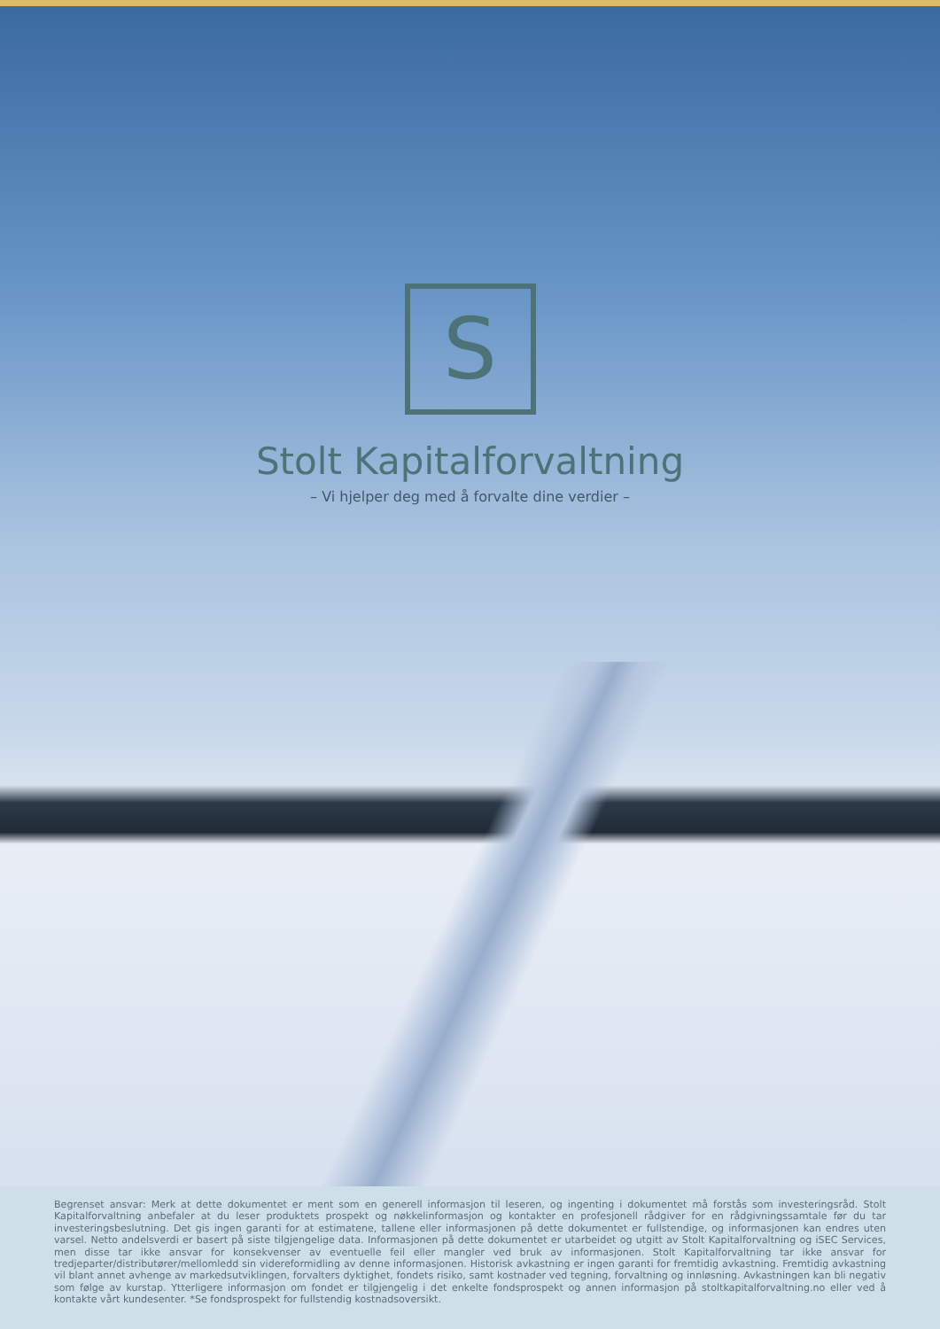S
Stolt Kapitalforvaltning
– Vi hjelper deg med å forvalte dine verdier –
Begrenset ansvar: Merk at dette dokumentet er ment som en generell informasjon til leseren, og ingenting i dokumentet må forstås som investeringsråd. Stolt Kapitalforvaltning anbefaler at du leser produktets prospekt og nøkkelinformasjon og kontakter en profesjonell rådgiver for en rådgivningssamtale før du tar investeringsbeslutning. Det gis ingen garanti for at estimatene, tallene eller informasjonen på dette dokumentet er fullstendige, og informasjonen kan endres uten varsel. Netto andelsverdi er basert på siste tilgjengelige data. Informasjonen på dette dokumentet er utarbeidet og utgitt av Stolt Kapitalforvaltning og iSEC Services, men disse tar ikke ansvar for konsekvenser av eventuelle feil eller mangler ved bruk av informasjonen. Stolt Kapitalforvaltning tar ikke ansvar for tredjeparter/distributører/mellomledd sin videreformidling av denne informasjonen. Historisk avkastning er ingen garanti for fremtidig avkastning. Fremtidig avkastning vil blant annet avhenge av markedsutviklingen, forvalters dyktighet, fondets risiko, samt kostnader ved tegning, forvaltning og innløsning. Avkastningen kan bli negativ som følge av kurstap. Ytterligere informasjon om fondet er tilgjengelig i det enkelte fondsprospekt og annen informasjon på stoltkapitalforvaltning.no eller ved å kontakte vårt kundesenter. *Se fondsprospekt for fullstendig kostnadsoversikt.